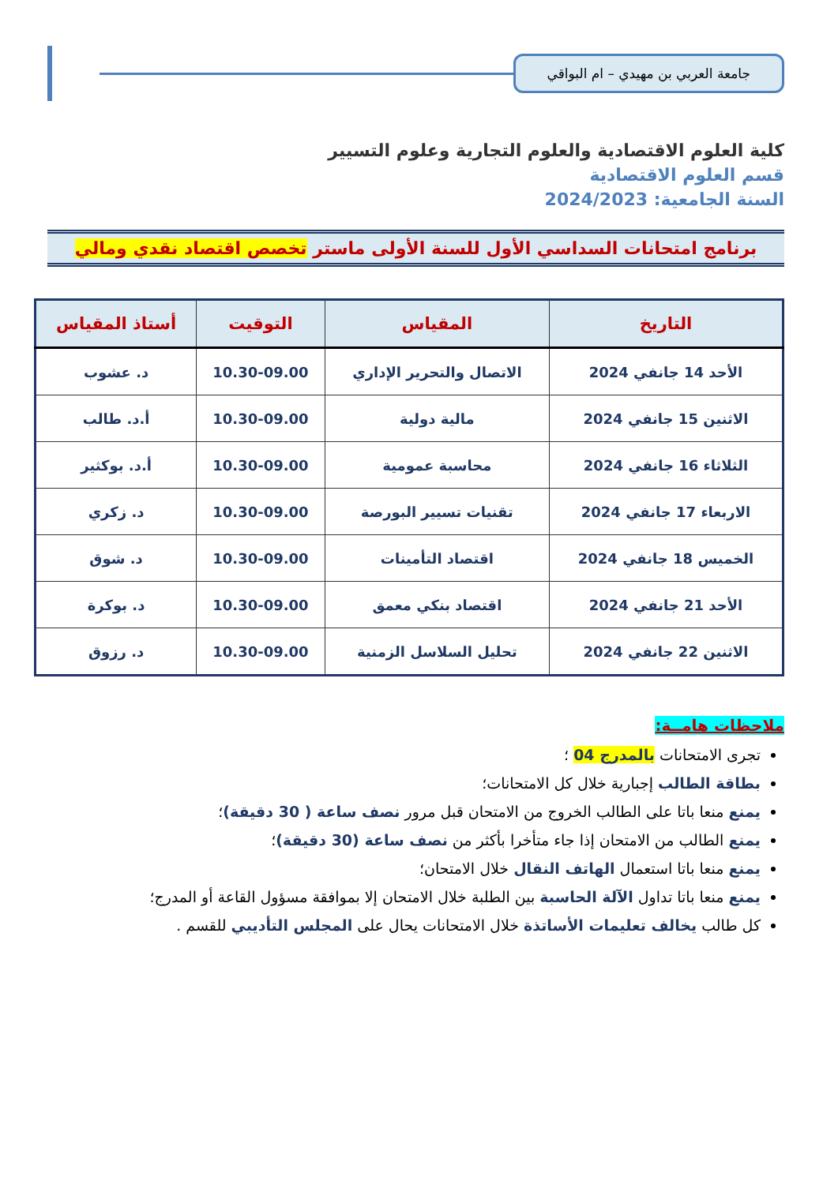جامعة العربي بن مهيدي – ام البواقي
كلية العلوم الاقتصادية والعلوم التجارية وعلوم التسيير
قسم العلوم الاقتصادية
السنة الجامعية: 2024/2023
برنامج امتحانات السداسي الأول للسنة الأولى ماستر تخصص اقتصاد نقدي ومالي
| التاريخ | المقياس | التوقيت | أستاذ المقياس |
| --- | --- | --- | --- |
| الأحد 14 جانفي 2024 | الاتصال والتحرير الإداري | 10.30-09.00 | د. عشوب |
| الاثنين 15 جانفي 2024 | مالية دولية | 10.30-09.00 | أ.د. طالب |
| الثلاثاء 16 جانفي 2024 | محاسبة عمومية | 10.30-09.00 | أ.د. بوكثير |
| الاربعاء 17 جانفي 2024 | تقنيات تسيير البورصة | 10.30-09.00 | د. زكري |
| الخميس 18 جانفي 2024 | اقتصاد التأمينات | 10.30-09.00 | د. شوق |
| الأحد 21 جانفي 2024 | اقتصاد بنكي معمق | 10.30-09.00 | د. بوكرة |
| الاثنين 22 جانفي 2024 | تحليل السلاسل الزمنية | 10.30-09.00 | د. رزوق |
ملاحظات هامــة:
تجرى الامتحانات بالمدرج 04 ؛
بطاقة الطالب إجبارية خلال كل الامتحانات؛
يمنع منعا باتا على الطالب الخروج من الامتحان قبل مرور نصف ساعة ( 30 دقيقة)؛
يمنع الطالب من الامتحان إذا جاء متأخرا بأكثر من نصف ساعة (30 دقيقة)؛
يمنع منعا باتا استعمال الهاتف النقال خلال الامتحان؛
يمنع منعا باتا تداول الآلة الحاسبة بين الطلبة خلال الامتحان إلا بموافقة مسؤول القاعة أو المدرج؛
كل طالب يخالف تعليمات الأساتذة خلال الامتحانات يحال على المجلس التأديبي للقسم .